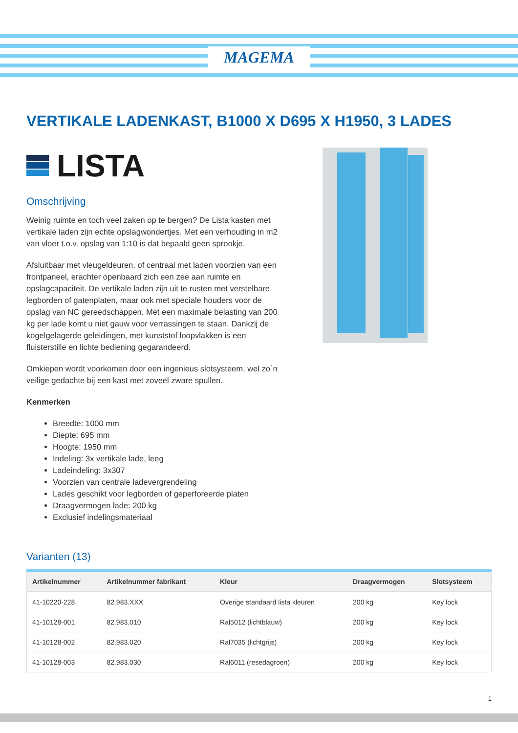MAGEMA
VERTIKALE LADENKAST, B1000 X D695 X H1950, 3 LADES
LISTA
Omschrijving
Weinig ruimte en toch veel zaken op te bergen? De Lista kasten met vertikale laden zijn echte opslagwondertjes. Met een verhouding in m2 van vloer t.o.v. opslag van 1:10 is dat bepaald geen sprookje.
Afsluitbaar met vleugeldeuren, of centraal met laden voorzien van een frontpaneel, erachter openbaard zich een zee aan ruimte en opslagcapaciteit. De vertikale laden zijn uit te rusten met verstelbare legborden of gatenplaten, maar ook met speciale houders voor de opslag van NC gereedschappen. Met een maximale belasting van 200 kg per lade komt u niet gauw voor verrassingen te staan. Dankzij de kogelgelagerde geleidingen, met kunststof loopvlakken is een fluisterstille en lichte bediening gegarandeerd.
Omkiepen wordt voorkomen door een ingenieus slotsysteem, wel zo´n veilige gedachte bij een kast met zoveel zware spullen.
Kenmerken
Breedte: 1000 mm
Diepte: 695 mm
Hoogte: 1950 mm
Indeling: 3x vertikale lade, leeg
Ladeindeling: 3x307
Voorzien van centrale ladevergrendeling
Lades geschikt voor legborden of geperforeerde platen
Draagvermogen lade: 200 kg
Exclusief indelingsmateriaal
Varianten (13)
| Artikelnummer | Artikelnummer fabrikant | Kleur | Draagvermogen | Slotsysteem |
| --- | --- | --- | --- | --- |
| 41-10220-228 | 82.983.XXX | Overige standaard lista kleuren | 200 kg | Key lock |
| 41-10128-001 | 82.983.010 | Ral5012 (lichtblauw) | 200 kg | Key lock |
| 41-10128-002 | 82.983.020 | Ral7035 (lichtgrijs) | 200 kg | Key lock |
| 41-10128-003 | 82.983.030 | Ral6011 (resedagroen) | 200 kg | Key lock |
1